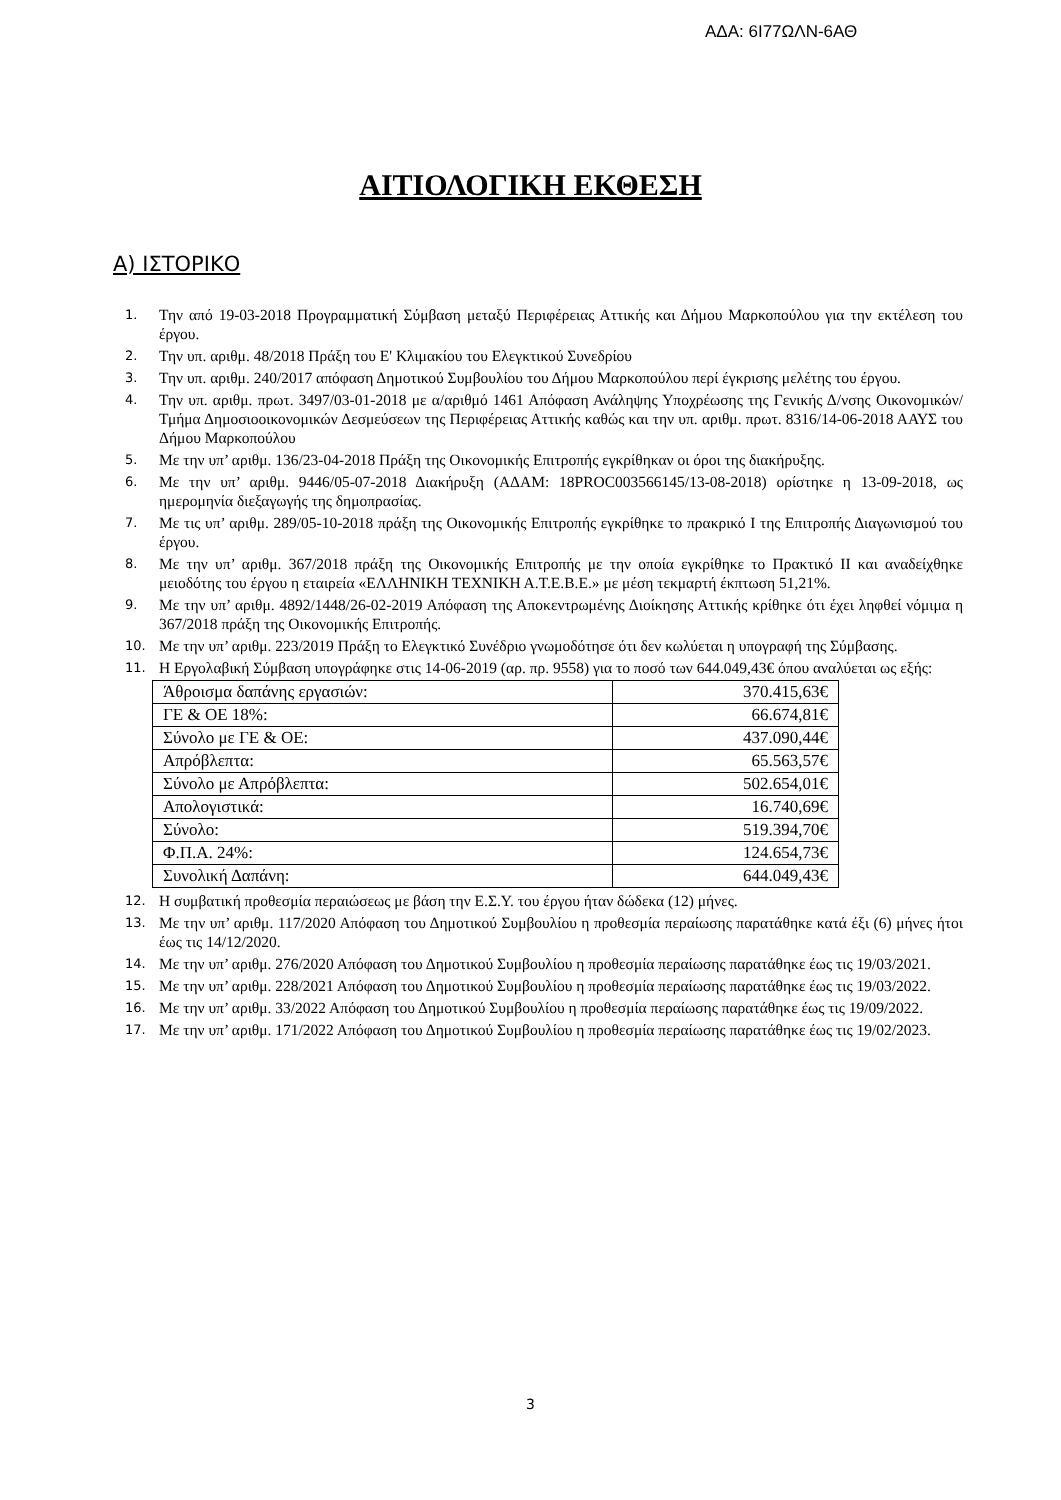ΑΔΑ: 6Ι77ΩΛΝ-6ΑΘ
ΑΙΤΙΟΛΟΓΙΚΗ ΕΚΘΕΣΗ
Α) ΙΣΤΟΡΙΚΟ
1. Την από 19-03-2018 Προγραμματική Σύμβαση μεταξύ Περιφέρειας Αττικής και Δήμου Μαρκοπούλου για την εκτέλεση του έργου.
2. Την υπ. αριθμ. 48/2018 Πράξη του Ε' Κλιμακίου του Ελεγκτικού Συνεδρίου
3. Την υπ. αριθμ. 240/2017 απόφαση Δημοτικού Συμβουλίου του Δήμου Μαρκοπούλου περί έγκρισης μελέτης του έργου.
4. Την υπ. αριθμ. πρωτ. 3497/03-01-2018 με α/αριθμό 1461 Απόφαση Ανάληψης Υποχρέωσης της Γενικής Δ/νσης Οικονομικών/Τμήμα Δημοσιοοικονομικών Δεσμεύσεων της Περιφέρειας Αττικής καθώς και την υπ. αριθμ. πρωτ. 8316/14-06-2018 ΑΑΥΣ του Δήμου Μαρκοπούλου
5. Με την υπ’ αριθμ. 136/23-04-2018 Πράξη της Οικονομικής Επιτροπής εγκρίθηκαν οι όροι της διακήρυξης.
6. Με την υπ’ αριθμ. 9446/05-07-2018 Διακήρυξη (ΑΔΑΜ: 18PROC003566145/13-08-2018) ορίστηκε η 13-09-2018, ως ημερομηνία διεξαγωγής της δημοπρασίας.
7. Με τις υπ’ αριθμ. 289/05-10-2018 πράξη της Οικονομικής Επιτροπής εγκρίθηκε το πρακρικό Ι της Επιτροπής Διαγωνισμού του έργου.
8. Με την υπ’ αριθμ. 367/2018 πράξη της Οικονομικής Επιτροπής με την οποία εγκρίθηκε το Πρακτικό ΙΙ και αναδείχθηκε μειοδότης του έργου η εταιρεία «ΕΛΛΗΝΙΚΗ ΤΕΧΝΙΚΗ Α.Τ.Ε.Β.Ε.» με μέση τεκμαρτή έκπτωση 51,21%.
9. Με την υπ’ αριθμ. 4892/1448/26-02-2019 Απόφαση της Αποκεντρωμένης Διοίκησης Αττικής κρίθηκε ότι έχει ληφθεί νόμιμα η 367/2018 πράξη της Οικονομικής Επιτροπής.
10. Με την υπ’ αριθμ. 223/2019 Πράξη το Ελεγκτικό Συνέδριο γνωμοδότησε ότι δεν κωλύεται η υπογραφή της Σύμβασης.
11. Η Εργολαβική Σύμβαση υπογράφηκε στις 14-06-2019 (αρ. πρ. 9558) για το ποσό των 644.049,43€ όπου αναλύεται ως εξής:
| Άθροισμα δαπάνης εργασιών: | 370.415,63€ |
| ΓΕ & ΟΕ 18%: | 66.674,81€ |
| Σύνολο με ΓΕ & ΟΕ: | 437.090,44€ |
| Απρόβλεπτα: | 65.563,57€ |
| Σύνολο με Απρόβλεπτα: | 502.654,01€ |
| Απολογιστικά: | 16.740,69€ |
| Σύνολο: | 519.394,70€ |
| Φ.Π.Α. 24%: | 124.654,73€ |
| Συνολική Δαπάνη: | 644.049,43€ |
12. Η συμβατική προθεσμία περαιώσεως με βάση την Ε.Σ.Υ. του έργου ήταν δώδεκα (12) μήνες.
13. Με την υπ’ αριθμ. 117/2020 Απόφαση του Δημοτικού Συμβουλίου η προθεσμία περαίωσης παρατάθηκε κατά έξι (6) μήνες ήτοι έως τις 14/12/2020.
14. Με την υπ’ αριθμ. 276/2020 Απόφαση του Δημοτικού Συμβουλίου η προθεσμία περαίωσης παρατάθηκε έως τις 19/03/2021.
15. Με την υπ’ αριθμ. 228/2021 Απόφαση του Δημοτικού Συμβουλίου η προθεσμία περαίωσης παρατάθηκε έως τις 19/03/2022.
16. Με την υπ’ αριθμ. 33/2022 Απόφαση του Δημοτικού Συμβουλίου η προθεσμία περαίωσης παρατάθηκε έως τις 19/09/2022.
17. Με την υπ’ αριθμ. 171/2022 Απόφαση του Δημοτικού Συμβουλίου η προθεσμία περαίωσης παρατάθηκε έως τις 19/02/2023.
3